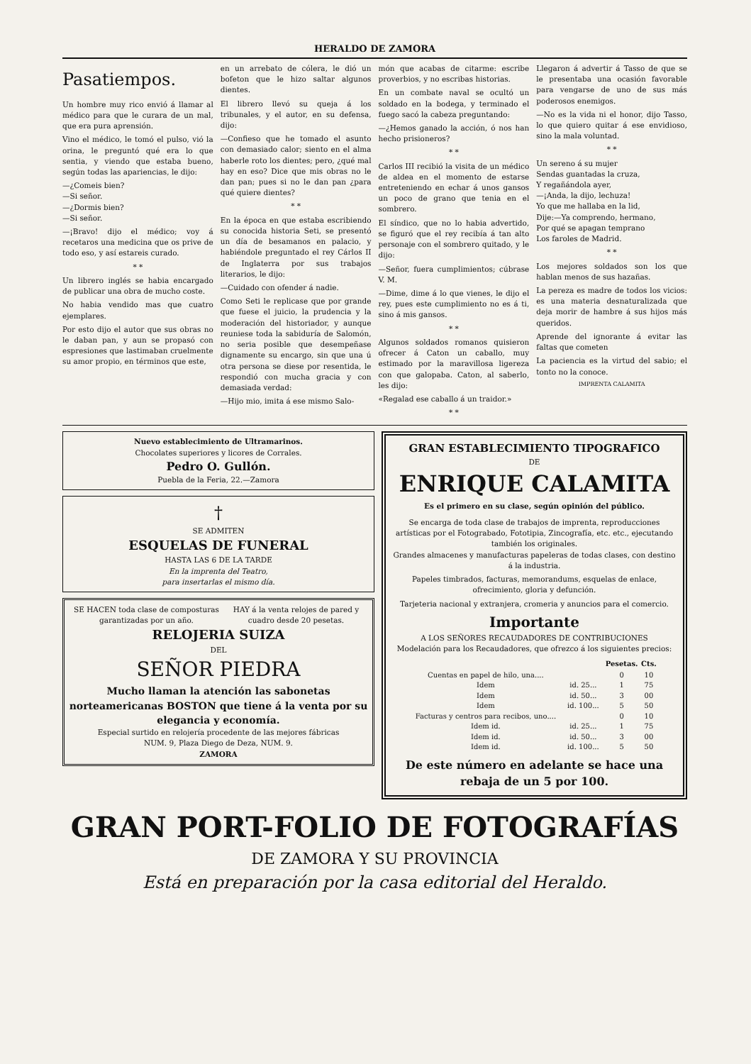HERALDO DE ZAMORA
Pasatiempos.
Un hombre muy rico envió á llamar al médico para que le curara de un mal, que era pura aprensión.
Vino el médico, le tomó el pulso, vió la orina, le preguntó qué era lo que sentia, y viendo que estaba bueno, según todas las apariencias, le dijo:
—¿Comeis bien?
—Si señor.
—¿Dormis bien?
—Si señor.
—¡Bravo! dijo el médico; voy á recetaros una medicina que os prive de todo eso, y así estareis curado.
* *
Un librero inglés se habia encargado de publicar una obra de mucho coste.
No habia vendido mas que cuatro ejemplares.
Por esto dijo el autor que sus obras no le daban pan, y aun se propasó con espresiones que lastimaban cruelmente su amor propio, en términos que este,
en un arrebato de cólera, le dió un bofeton que le hizo saltar algunos dientes.
El librero llevó su queja á los tribunales, y el autor, en su defensa, dijo:
—Confieso que he tomado el asunto con demasiado calor; siento en el alma haberle roto los dientes; pero, ¿qué mal hay en eso? Dice que mis obras no le dan pan; pues si no le dan pan ¿para qué quiere dientes?
* *
En la época en que estaba escribiendo su conocida historia Seti, se presentó un día de besamanos en palacio, y habiéndole preguntado el rey Cárlos II de Inglaterra por sus trabajos literarios, le dijo:
—Cuidado con ofender á nadie.
Como Seti le replicase que por grande que fuese el juicio, la prudencia y la moderación del historiador, y aunque reuniese toda la sabiduría de Salomón, no seria posible que desempeñase dignamente su encargo, sin que una ú otra persona se diese por resentida, le respondió con mucha gracia y con demasiada verdad:
—Hijo mio, imita á ese mismo Salo-
món que acabas de citarme: escribe proverbios, y no escribas historias.
En un combate naval se ocultó un soldado en la bodega, y terminado el fuego sacó la cabeza preguntando:
—¿Hemos ganado la acción, ó nos han hecho prisioneros?
* *
Carlos III recibió la visita de un médico de aldea en el momento de estarse entreteniendo en echar á unos gansos un poco de grano que tenia en el sombrero.
El síndico, que no lo habia advertido, se figuró que el rey recibía á tan alto personaje con el sombrero quitado, y le dijo:
—Señor, fuera cumplimientos; cúbrase V. M.
—Dime, dime á lo que vienes, le dijo el rey, pues este cumplimiento no es á ti, sino á mis gansos.
* *
Algunos soldados romanos quisieron ofrecer á Caton un caballo, muy estimado por la maravillosa ligereza con que galopaba. Caton, al saberlo, les dijo:
«Regalad ese caballo á un traidor.»
* *
Llegaron á advertir á Tasso de que se le presentaba una ocasión favorable para vengarse de uno de sus más poderosos enemigos.
—No es la vida ni el honor, dijo Tasso, lo que quiero quitar á ese envidioso, sino la mala voluntad.
* *
Un sereno á su mujer
Sendas guantadas la cruza,
Y regañándola ayer,
—¡Anda, la dijo, lechuza!
Yo que me hallaba en la lid,
Dije:—Ya comprendo, hermano,
Por qué se apagan temprano
Los faroles de Madrid.
* *
Los mejores soldados son los que hablan menos de sus hazañas.
La pereza es madre de todos los vicios: es una materia desnaturalizada que deja morir de hambre á sus hijos más queridos.
Aprende del ignorante á evitar las faltas que cometen
La paciencia es la virtud del sabio; el tonto no la conoce.
IMPRENTA CALAMITA
Nuevo establecimiento de Ultramarinos.
Chocolates superiores y licores de Corrales.
Pedro O. Gullón.
Puebla de la Feria, 22.—Zamora
†
SE ADMITEN
ESQUELAS DE FUNERAL
HASTA LAS 6 DE LA TARDE
En la imprenta del Teatro,
para insertarlas el mismo día.
SE HACEN toda clase de composturas garantizadas por un año.
HAY á la venta relojes de pared y cuadro desde 20 pesetas.
RELOJERIA SUIZA
DEL
SEÑOR PIEDRA
Mucho llaman la atención las sabonetas norteamericanas BOSTON que tiene á la venta por su elegancia y economía.
Especial surtido en relojería procedente de las mejores fábricas
NUM. 9, Plaza Diego de Deza, NUM. 9.
ZAMORA
GRAN ESTABLECIMIENTO TIPOGRAFICO
DE
ENRIQUE CALAMITA
Es el primero en su clase, según opinión del público.
Se encarga de toda clase de trabajos de imprenta, reproducciones artísticas por el Fotograbado, Fototipia, Zincografía, etc. etc., ejecutando también los originales.
Grandes almacenes y manufacturas papeleras de todas clases, con destino á la industria.
Papeles timbrados, facturas, memorandums, esquelas de enlace, ofrecimiento, gloria y defunción.
Tarjeteria nacional y extranjera, cromeria y anuncios para el comercio.
Importante
A LOS SEÑORES RECAUDADORES DE CONTRIBUCIONES
Modelación para los Recaudadores, que ofrezco á los siguientes precios:
| | | Pesetas. | Cts. |
| --- | --- | --- | --- |
| Cuentas en papel de hilo, una.... | | 0 | 10 |
| Idem | id. 25... | 1 | 75 |
| Idem | id. 50... | 3 | 00 |
| Idem | id. 100... | 5 | 50 |
| Facturas y centros para recibos, uno.... | | 0 | 10 |
| Idem id. | id. 25... | 1 | 75 |
| Idem id. | id. 50... | 3 | 00 |
| Idem id. | id. 100... | 5 | 50 |
De este número en adelante se hace una rebaja de un 5 por 100.
GRAN PORT-FOLIO DE FOTOGRAFÍAS
DE ZAMORA Y SU PROVINCIA
Está en preparación por la casa editorial del Heraldo.